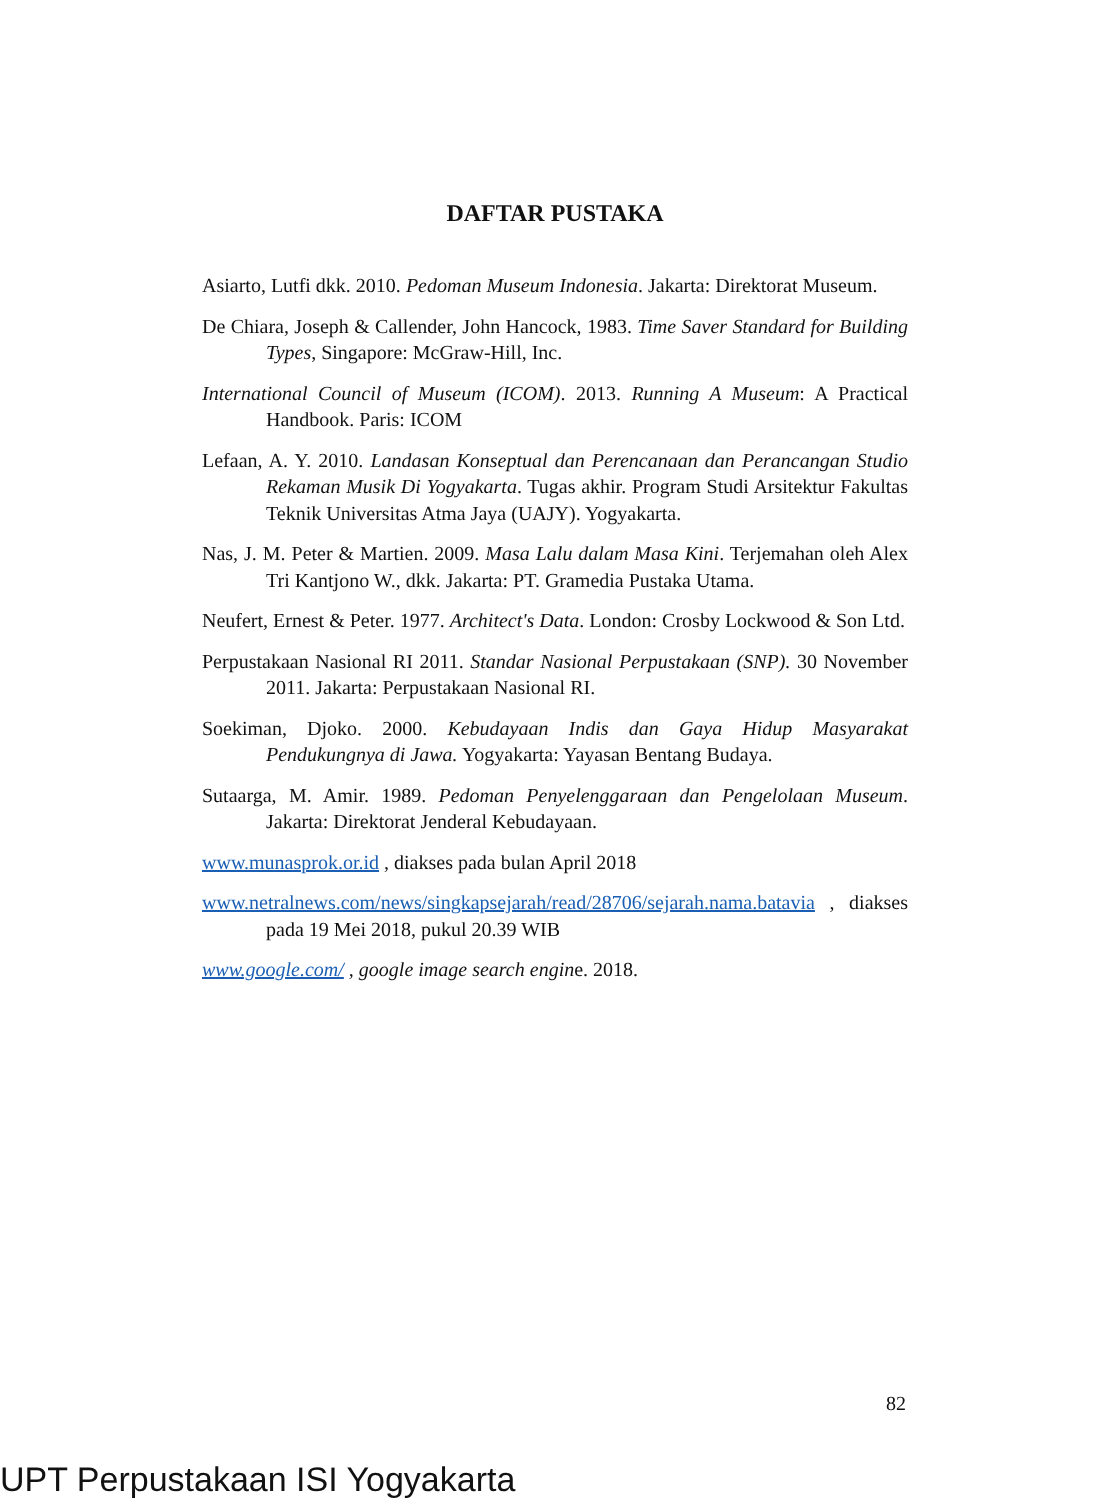DAFTAR PUSTAKA
Asiarto, Lutfi dkk. 2010. Pedoman Museum Indonesia. Jakarta: Direktorat Museum.
De Chiara, Joseph & Callender, John Hancock, 1983. Time Saver Standard for Building Types, Singapore: McGraw-Hill, Inc.
International Council of Museum (ICOM). 2013. Running A Museum: A Practical Handbook. Paris: ICOM
Lefaan, A. Y. 2010. Landasan Konseptual dan Perencanaan dan Perancangan Studio Rekaman Musik Di Yogyakarta. Tugas akhir. Program Studi Arsitektur Fakultas Teknik Universitas Atma Jaya (UAJY). Yogyakarta.
Nas, J. M. Peter & Martien. 2009. Masa Lalu dalam Masa Kini. Terjemahan oleh Alex Tri Kantjono W., dkk. Jakarta: PT. Gramedia Pustaka Utama.
Neufert, Ernest & Peter. 1977. Architect's Data. London: Crosby Lockwood & Son Ltd.
Perpustakaan Nasional RI 2011. Standar Nasional Perpustakaan (SNP). 30 November 2011. Jakarta: Perpustakaan Nasional RI.
Soekiman, Djoko. 2000. Kebudayaan Indis dan Gaya Hidup Masyarakat Pendukungnya di Jawa. Yogyakarta: Yayasan Bentang Budaya.
Sutaarga, M. Amir. 1989. Pedoman Penyelenggaraan dan Pengelolaan Museum. Jakarta: Direktorat Jenderal Kebudayaan.
www.munasprok.or.id , diakses pada bulan April 2018
www.netralnews.com/news/singkapsejarah/read/28706/sejarah.nama.batavia , diakses pada 19 Mei 2018, pukul 20.39 WIB
www.google.com/ , google image search engine. 2018.
82
UPT Perpustakaan ISI Yogyakarta